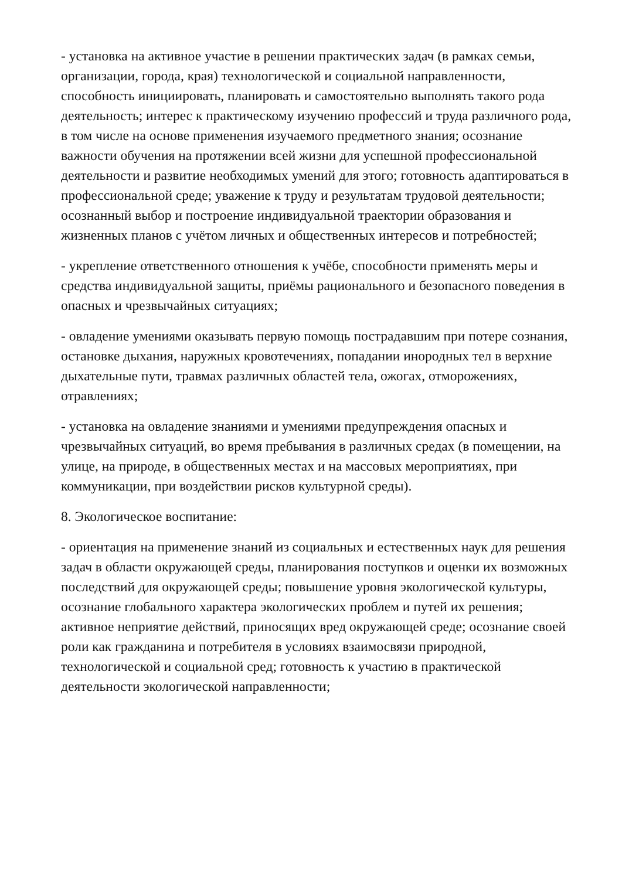- установка на активное участие в решении практических задач (в рамках семьи, организации, города, края) технологической и социальной направленности, способность инициировать, планировать и самостоятельно выполнять такого рода деятельность; интерес к практическому изучению профессий и труда различного рода, в том числе на основе применения изучаемого предметного знания; осознание важности обучения на протяжении всей жизни для успешной профессиональной деятельности и развитие необходимых умений для этого; готовность адаптироваться в профессиональной среде; уважение к труду и результатам трудовой деятельности; осознанный выбор и построение индивидуальной траектории образования и жизненных планов с учётом личных и общественных интересов и потребностей;
- укрепление ответственного отношения к учёбе, способности применять меры и средства индивидуальной защиты, приёмы рационального и безопасного поведения в опасных и чрезвычайных ситуациях;
- овладение умениями оказывать первую помощь пострадавшим при потере сознания, остановке дыхания, наружных кровотечениях, попадании инородных тел в верхние дыхательные пути, травмах различных областей тела, ожогах, отморожениях, отравлениях;
- установка на овладение знаниями и умениями предупреждения опасных и чрезвычайных ситуаций, во время пребывания в различных средах (в помещении, на улице, на природе, в общественных местах и на массовых мероприятиях, при коммуникации, при воздействии рисков культурной среды).
8. Экологическое воспитание:
- ориентация на применение знаний из социальных и естественных наук для решения задач в области окружающей среды, планирования поступков и оценки их возможных последствий для окружающей среды; повышение уровня экологической культуры, осознание глобального характера экологических проблем и путей их решения; активное неприятие действий, приносящих вред окружающей среде; осознание своей роли как гражданина и потребителя в условиях взаимосвязи природной, технологической и социальной сред; готовность к участию в практической деятельности экологической направленности;